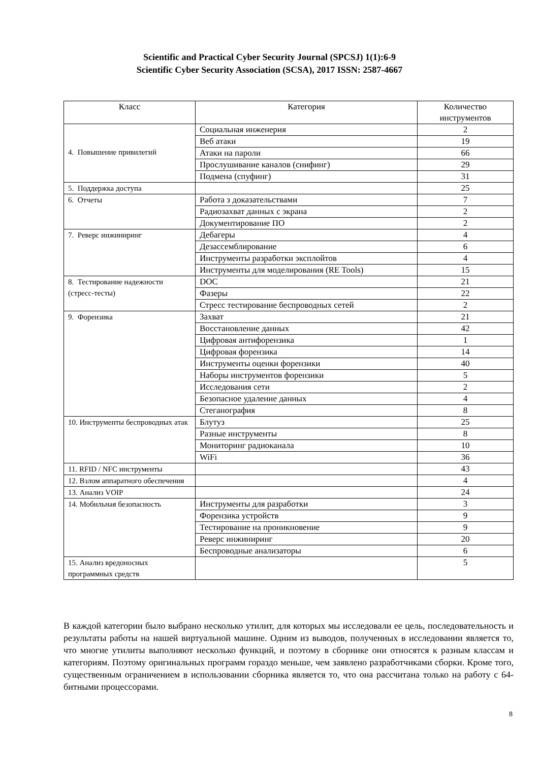Scientific and Practical Cyber Security Journal (SPCSJ) 1(1):6-9
Scientific Cyber Security Association (SCSA), 2017 ISSN: 2587-4667
| Класс | Категория | Количество инструментов |
| --- | --- | --- |
| 4. Повышение привилегий | Социальная инженерия | 2 |
| | Веб атаки | 19 |
| | Атаки на пароли | 66 |
| | Прослушивание каналов (снифинг) | 29 |
| | Подмена (спуфинг) | 31 |
| 5. Поддержка доступа | | 25 |
| 6. Отчеты | Работа з доказательствами | 7 |
| | Радиозахват данных с экрана | 2 |
| | Документирование ПО | 2 |
| 7. Реверс инжиниринг | Дебагеры | 4 |
| | Дезассемблирование | 6 |
| | Инструменты разработки эксплойтов | 4 |
| | Инструменты для моделирования (RE Tools) | 15 |
| 8. Тестирование надежности (стресс-тесты) | DOC | 21 |
| | Фазеры | 22 |
| | Стресс тестирование беспроводных сетей | 2 |
| 9. Форензика | Захват | 21 |
| | Восстановление данных | 42 |
| | Цифровая антифорензика | 1 |
| | Цифровая форензика | 14 |
| | Инструменты оценки форензики | 40 |
| | Наборы инструментов форензики | 5 |
| | Исследования сети | 2 |
| | Безопасное удаление данных | 4 |
| | Стеганография | 8 |
| 10. Инструменты беспроводных атак | Блутуз | 25 |
| | Разные инструменты | 8 |
| | Мониторинг радиоканала | 10 |
| | WiFi | 36 |
| 11. RFID / NFC инструменты | | 43 |
| 12. Взлом аппаратного обеспечения | | 4 |
| 13. Анализ VOIP | | 24 |
| 14. Мобильная безопасность | Инструменты для разработки | 3 |
| | Форензика устройств | 9 |
| | Тестирование на проникновение | 9 |
| | Реверс инжиниринг | 20 |
| | Беспроводные анализаторы | 6 |
| 15. Анализ вредоносных программных средств | | 5 |
В каждой категории было выбрано несколько утилит, для которых мы исследовали ее цель, последовательность и результаты работы на нашей виртуальной машине. Одним из выводов, полученных в исследовании является то, что многие утилиты выполняют несколько функций, и поэтому в сборнике они относятся к разным классам и категориям. Поэтому оригинальных программ гораздо меньше, чем заявлено разработчиками сборки. Кроме того, существенным ограничением в использовании сборника является то, что она рассчитана только на работу с 64-битными процессорами.
8